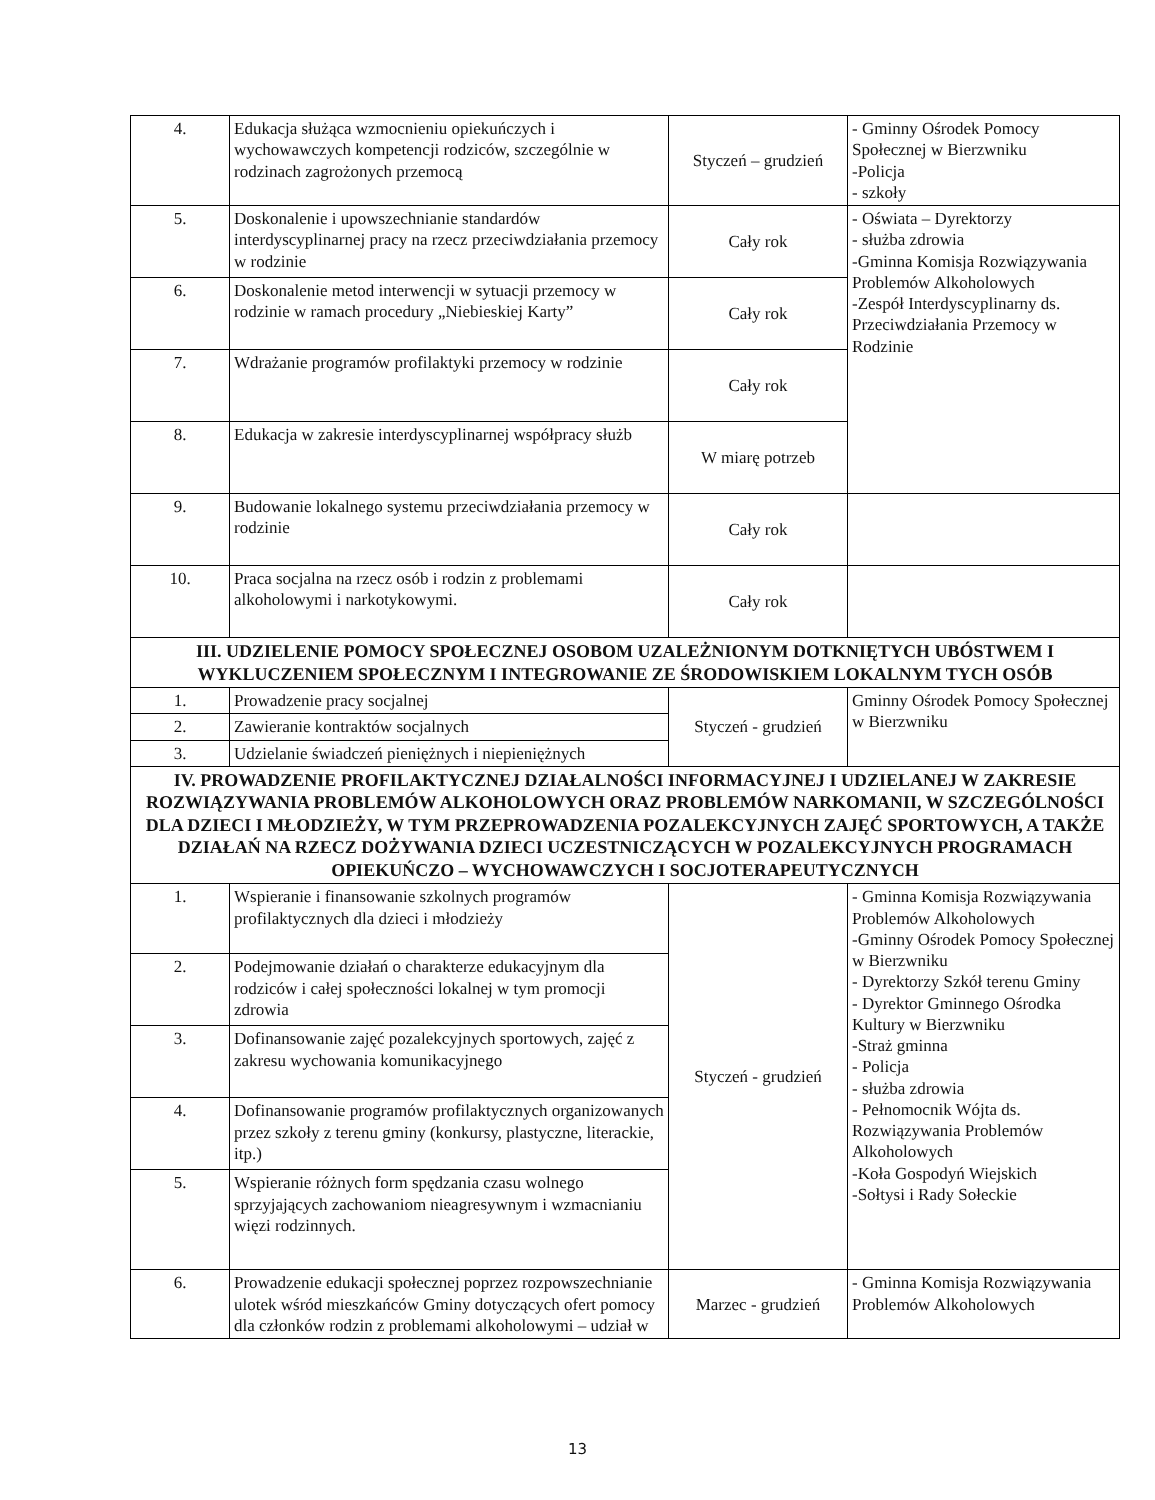| 4. | Edukacja służąca wzmocnieniu opiekuńczych i wychowawczych kompetencji rodziców, szczególnie w rodzinach zagrożonych przemocą | Styczeń – grudzień | - Gminny Ośrodek Pomocy Społecznej w Bierzwniku -Policja - szkoły |
| 5. | Doskonalenie i upowszechnianie standardów interdyscyplinarnej pracy na rzecz przeciwdziałania przemocy w rodzinie | Cały rok | - Oświata – Dyrektorzy - służba zdrowia -Gminna Komisja Rozwiązywania Problemów Alkoholowych -Zespół Interdyscyplinarny ds. Przeciwdziałania Przemocy w Rodzinie |
| 6. | Doskonalenie metod interwencji w sytuacji przemocy w rodzinie w ramach procedury „Niebieskiej Karty” | Cały rok | |
| 7. | Wdrażanie programów profilaktyki przemocy w rodzinie | Cały rok | |
| 8. | Edukacja w zakresie interdyscyplinarnej współpracy służb | W miarę potrzeb | |
| 9. | Budowanie lokalnego systemu przeciwdziałania przemocy w rodzinie | Cały rok | |
| 10. | Praca socjalna na rzecz osób i rodzin z problemami alkoholowymi i narkotykowymi. | Cały rok | |
| III. UDZIELENIE POMOCY SPOŁECZNEJ OSOBOM UZALEŻNIONYM DOTKNIĘTYCH UBÓSTWEM I WYKLUCZENIEM SPOŁECZNYM I INTEGROWANIE ZE ŚRODOWISKIEM LOKALNYM TYCH OSÓB | | | |
| 1. | Prowadzenie pracy socjalnej | Styczeń - grudzień | Gminny Ośrodek Pomocy Społecznej w Bierzwniku |
| 2. | Zawieranie kontraktów socjalnych | | |
| 3. | Udzielanie świadczeń pieniężnych i niepieniężnych | | |
| IV. PROWADZENIE PROFILAKTYCZNEJ DZIAŁALNOŚCI INFORMACYJNEJ I UDZIELANEJ W ZAKRESIE ROZWIĄZYWANIA PROBLEMÓW ALKOHOLOWYCH ORAZ PROBLEMÓW NARKOMANII, W SZCZEGÓLNOŚCI DLA DZIECI I MŁODZIEŻY, W TYM PRZEPROWADZENIA POZALEKCYJNYCH ZAJĘĆ SPORTOWYCH, A TAKŻE DZIAŁAŃ NA RZECZ DOŻYWANIA DZIECI UCZESTNICZĄCYCH W POZALEKCYJNYCH PROGRAMACH OPIEKUŃCZO – WYCHOWAWCZYCH I SOCJOTERAPEUTYCZNYCH | | | |
| 1. | Wspieranie i finansowanie szkolnych programów profilaktycznych dla dzieci i młodzieży | Styczeń - grudzień | - Gminna Komisja Rozwiązywania Problemów Alkoholowych -Gminny Ośrodek Pomocy Społecznej w Bierzwniku - Dyrektorzy Szkół terenu Gminy - Dyrektor Gminnego Ośrodka Kultury w Bierzwniku -Straż gminna - Policja - służba zdrowia - Pełnomocnik Wójta ds. Rozwiązywania Problemów Alkoholowych -Koła Gospodyń Wiejskich -Sołtysi i Rady Sołeckie |
| 2. | Podejmowanie działań o charakterze edukacyjnym dla rodziców i całej społeczności lokalnej w tym promocji zdrowia | | |
| 3. | Dofinansowanie zajęć pozalekcyjnych sportowych, zajęć z zakresu wychowania komunikacyjnego | | |
| 4. | Dofinansowanie programów profilaktycznych organizowanych przez szkoły z terenu gminy (konkursy, plastyczne, literackie, itp.) | | |
| 5. | Wspieranie różnych form spędzania czasu wolnego sprzyjających zachowaniom nieagresywnym i wzmacnianiu więzi rodzinnych. | | |
| 6. | Prowadzenie edukacji społecznej poprzez rozpowszechnianie ulotek wśród mieszkańców Gminy dotyczących ofert pomocy dla członków rodzin z problemami alkoholowymi – udział w | Marzec - grudzień | - Gminna Komisja Rozwiązywania Problemów Alkoholowych |
13